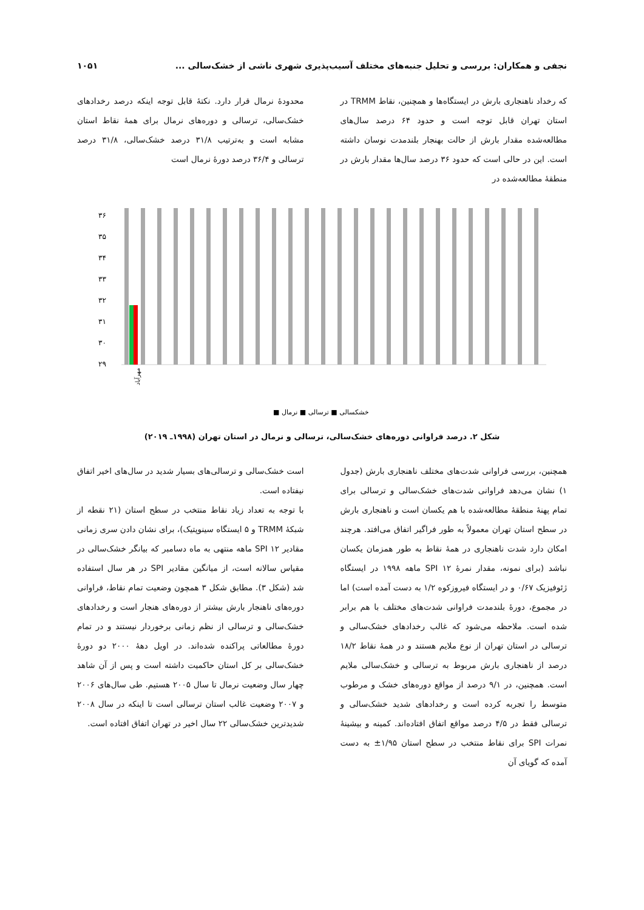نجفی و همکاران: بررسی و تحلیل جنبه‌های مختلف آسیب‌پذیری شهری ناشی از خشک‌سالی ... ۱۰۵۱
که رخداد ناهنجاری بارش در ایستگاه‌ها و همچنین، نقاط TRMM در استان تهران قابل توجه است و حدود ۶۴ درصد سال‌های مطالعه‌شده مقدار بارش از حالت بهنجار بلندمدت نوسان داشته است. این در حالی است که حدود ۳۶ درصد سال‌ها مقدار بارش در منطقهٔ مطالعه‌شده در
محدودهٔ نرمال قرار دارد. نکتهٔ قابل توجه اینکه درصد رخدادهای خشک‌سالی، ترسالی و دوره‌های نرمال برای همهٔ نقاط استان مشابه است و به‌ترتیب ۳۱/۸ درصد خشک‌سالی، ۳۱/۸ درصد ترسالی و ۳۶/۴ درصد دورهٔ نرمال است
۳۶
۳۵
۳۴
۳۳
۳۲
۳۱
۳۰
۲۹
مهرآباد
■ خشکسالی ■ ترسالی ■ نرمال
شکل ۲. درصد فراوانی دوره‌های خشک‌سالی، ترسالی و نرمال در استان تهران (۱۹۹۸ـ ۲۰۱۹)
همچنین، بررسی فراوانی شدت‌های مختلف ناهنجاری بارش (جدول ۱) نشان می‌دهد فراوانی شدت‌های خشک‌سالی و ترسالی برای تمام پهنهٔ منطقهٔ مطالعه‌شده با هم یکسان است و ناهنجاری بارش در سطح استان تهران معمولاً به طور فراگیر اتفاق می‌افتد. هرچند امکان دارد شدت ناهنجاری در همهٔ نقاط به طور همزمان یکسان نباشد (برای نمونه، مقدار نمرهٔ SPI ۱۲ ماهه ۱۹۹۸ در ایستگاه ژئوفیزیک ۰/۶۷ و در ایستگاه فیروزکوه ۱/۲ به دست آمده است) اما در مجموع، دورهٔ بلندمدت فراوانی شدت‌های مختلف با هم برابر شده است. ملاحظه می‌شود که غالب رخدادهای خشک‌سالی و ترسالی در استان تهران از نوع ملایم هستند و در همهٔ نقاط ۱۸/۲ درصد از ناهنجاری بارش مربوط به ترسالی و خشک‌سالی ملایم است. همچنین، در ۹/۱ درصد از مواقع دوره‌های خشک و مرطوب متوسط را تجربه کرده است و رخدادهای شدید خشک‌سالی و ترسالی فقط در ۴/۵ درصد مواقع اتفاق افتاده‌اند. کمینه و بیشینهٔ نمرات SPI برای نقاط منتخب در سطح استان ۱/۹۵± به دست آمده که گویای آن
است خشک‌سالی و ترسالی‌های بسیار شدید در سال‌های اخیر اتفاق نیفتاده است.
با توجه به تعداد زیاد نقاط منتخب در سطح استان (۲۱ نقطه از شبکهٔ TRMM و ۵ ایستگاه سینوپتیک)، برای نشان دادن سری زمانی مقادیر SPI ۱۲ ماهه منتهی به ماه دسامبر که بیانگر خشک‌سالی در مقیاس سالانه است، از میانگین مقادیر SPI در هر سال استفاده شد (شکل ۳). مطابق شکل ۳ همچون وضعیت تمام نقاط، فراوانی دوره‌های ناهنجار بارش بیشتر از دوره‌های هنجار است و رخدادهای خشک‌سالی و ترسالی از نظم زمانی برخوردار نیستند و در تمام دورهٔ مطالعاتی پراکنده شده‌اند. در اویل دههٔ ۲۰۰۰ دو دورهٔ خشک‌سالی بر کل استان حاکمیت داشته است و پس از آن شاهد چهار سال وضعیت نرمال تا سال ۲۰۰۵ هستیم. طی سال‌های ۲۰۰۶ و ۲۰۰۷ وضعیت غالب استان ترسالی است تا اینکه در سال ۲۰۰۸ شدیدترین خشک‌سالی ۲۲ سال اخیر در تهران اتفاق افتاده است.